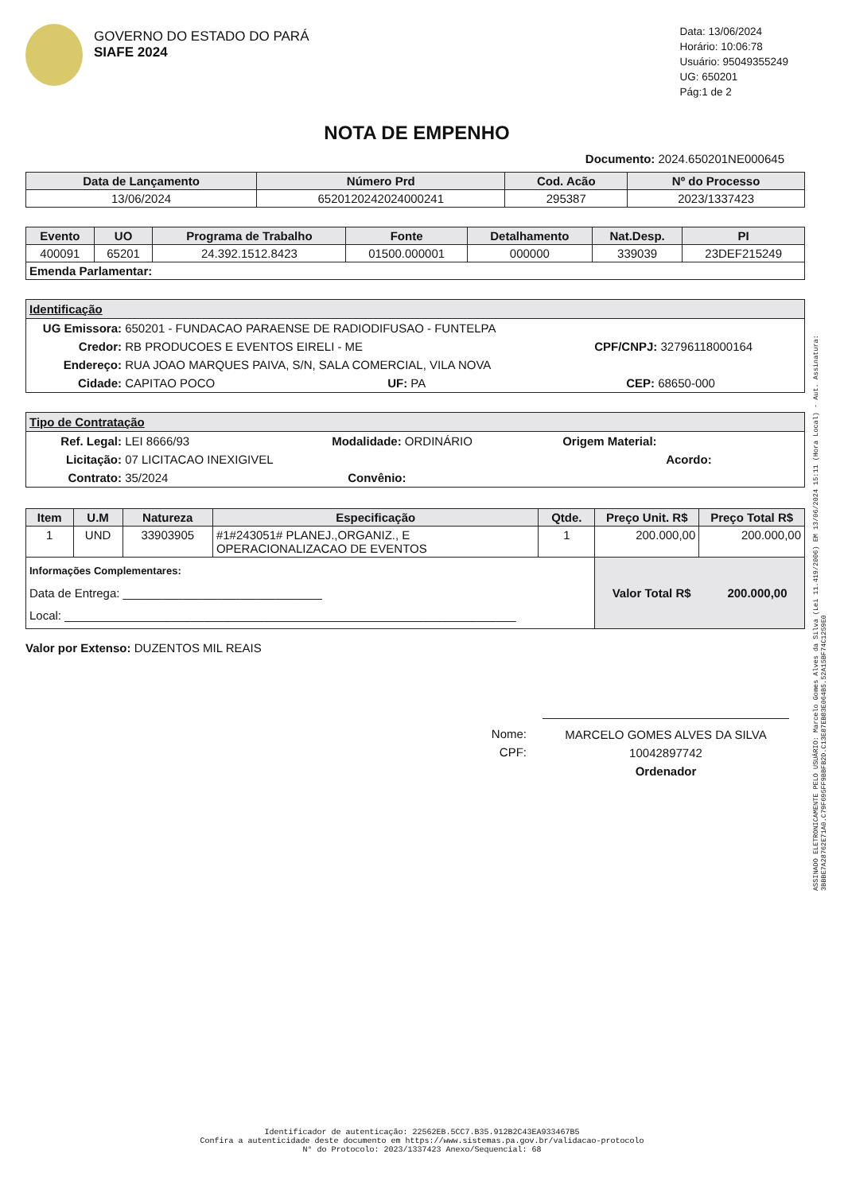GOVERNO DO ESTADO DO PARÁ
SIAFE 2024
Data: 13/06/2024
Horário: 10:06:78
Usuário: 95049355249
UG: 650201
Pág:1 de 2
NOTA DE EMPENHO
Documento: 2024.650201NE000645
| Data de Lançamento | Número Prd | Cod. Acão | Nº do Processo |
| --- | --- | --- | --- |
| 13/06/2024 | 6520120242024000241 | 295387 | 2023/1337423 |
| Evento | UO | Programa de Trabalho | Fonte | Detalhamento | Nat.Desp. | PI |
| --- | --- | --- | --- | --- | --- | --- |
| 400091 | 65201 | 24.392.1512.8423 | 01500.000001 | 000000 | 339039 | 23DEF215249 |
| Emenda Parlamentar: | | | | | | |
Identificação
UG Emissora: 650201 - FUNDACAO PARAENSE DE RADIODIFUSAO - FUNTELPA
Credor: RB PRODUCOES E EVENTOS EIRELI - ME CPF/CNPJ: 32796118000164
Endereço: RUA JOAO MARQUES PAIVA, S/N, SALA COMERCIAL, VILA NOVA
Cidade: CAPITAO POCO UF: PA CEP: 68650-000
Tipo de Contratação
Ref. Legal: LEI 8666/93 Modalidade: ORDINÁRIO Origem Material:
Licitação: 07 LICITACAO INEXIGIVEL Acordo:
Contrato: 35/2024 Convênio:
| Item | U.M | Natureza | Especificação | Qtde. | Preço Unit. R$ | Preço Total R$ |
| --- | --- | --- | --- | --- | --- | --- |
| 1 | UND | 33903905 | #1#243051# PLANEJ.,ORGANIZ., E OPERACIONALIZACAO DE EVENTOS | 1 | 200.000,00 | 200.000,00 |
| Informações Complementares: Data de Entrega: ______________________________ Local: ____________________________________________________________________ | | | | | Valor Total R$ 200.000,00 | |
Valor por Extenso: DUZENTOS MIL REAIS
Nome:
CPF:
MARCELO GOMES ALVES DA SILVA
10042897742
Ordenador
ASSINADO ELETRONICAMENTE PELO USUÁRIO: Marcelo Gomes Alves da Silva (Lei 11.419/2006) EM 13/06/2024 15:11 (Hora Local) - Aut. Assinatura: 3BBBE7A28762E71A0.C79F695FF9BBFB2D.C13E87EB83E064B5.52A15BF74C1259E0
Identificador de autenticação: 22562EB.5CC7.B35.912B2C43EA933467B5
Confira a autenticidade deste documento em https://www.sistemas.pa.gov.br/validacao-protocolo
N° do Protocolo: 2023/1337423 Anexo/Sequencial: 68